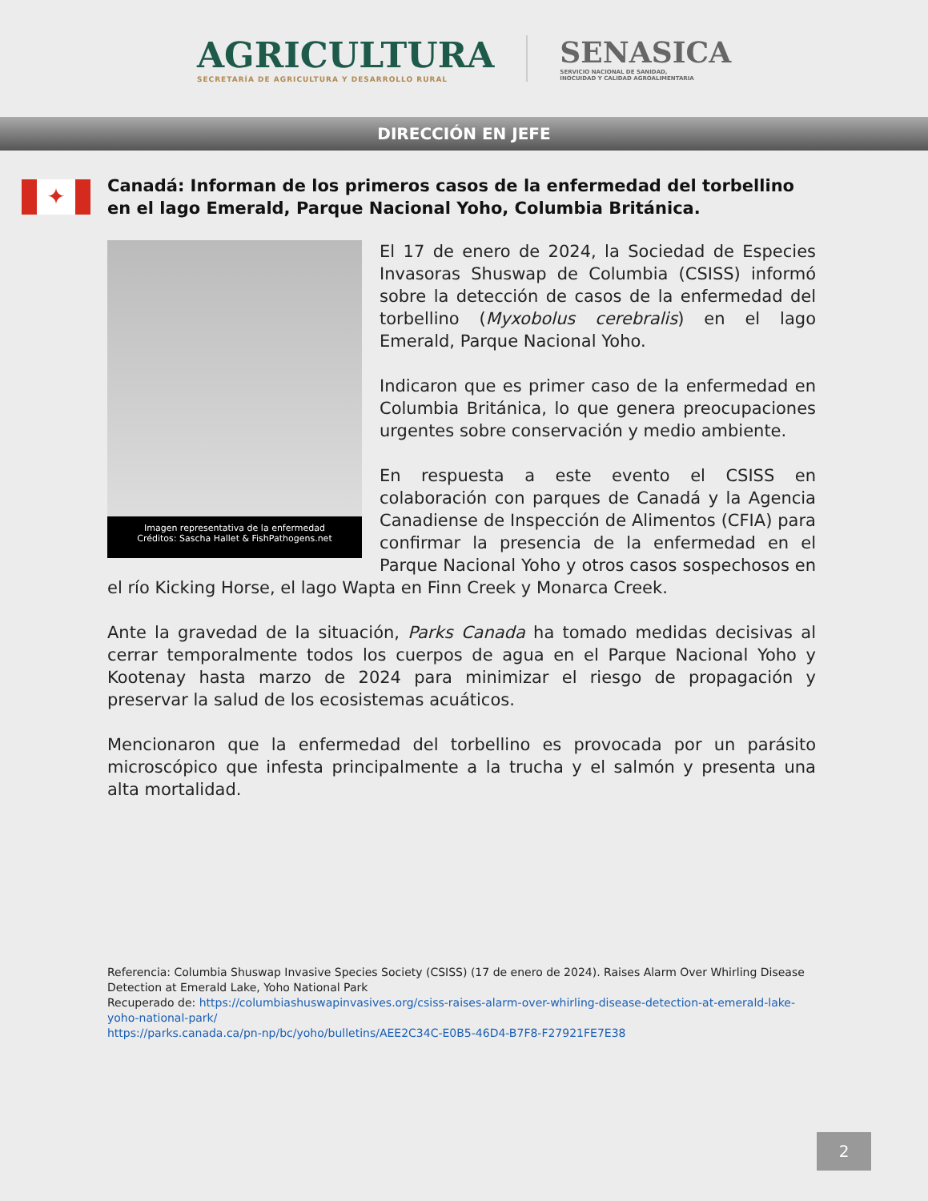AGRICULTURA
SECRETARÍA DE AGRICULTURA Y DESARROLLO RURAL
SENASICA
SERVICIO NACIONAL DE SANIDAD,
INOCUIDAD Y CALIDAD AGROALIMENTARIA
DIRECCIÓN EN JEFE
✦
Canadá: Informan de los primeros casos de la enfermedad del torbellino en el lago Emerald, Parque Nacional Yoho, Columbia Británica.
Imagen representativa de la enfermedad
Créditos: Sascha Hallet & FishPathogens.net
El 17 de enero de 2024, la Sociedad de Especies Invasoras Shuswap de Columbia (CSISS) informó sobre la detección de casos de la enfermedad del torbellino (Myxobolus cerebralis) en el lago Emerald, Parque Nacional Yoho.
Indicaron que es primer caso de la enfermedad en Columbia Británica, lo que genera preocupaciones urgentes sobre conservación y medio ambiente.
En respuesta a este evento el CSISS en colaboración con parques de Canadá y la Agencia Canadiense de Inspección de Alimentos (CFIA) para confirmar la presencia de la enfermedad en el Parque Nacional Yoho y otros casos sospechosos en el río Kicking Horse, el lago Wapta en Finn Creek y Monarca Creek.
Ante la gravedad de la situación, Parks Canada ha tomado medidas decisivas al cerrar temporalmente todos los cuerpos de agua en el Parque Nacional Yoho y Kootenay hasta marzo de 2024 para minimizar el riesgo de propagación y preservar la salud de los ecosistemas acuáticos.
Mencionaron que la enfermedad del torbellino es provocada por un parásito microscópico que infesta principalmente a la trucha y el salmón y presenta una alta mortalidad.
Referencia: Columbia Shuswap Invasive Species Society (CSISS) (17 de enero de 2024). Raises Alarm Over Whirling Disease Detection at Emerald Lake, Yoho National Park
Recuperado de: https://columbiashuswapinvasives.org/csiss-raises-alarm-over-whirling-disease-detection-at-emerald-lake-yoho-national-park/
https://parks.canada.ca/pn-np/bc/yoho/bulletins/AEE2C34C-E0B5-46D4-B7F8-F27921FE7E38
2